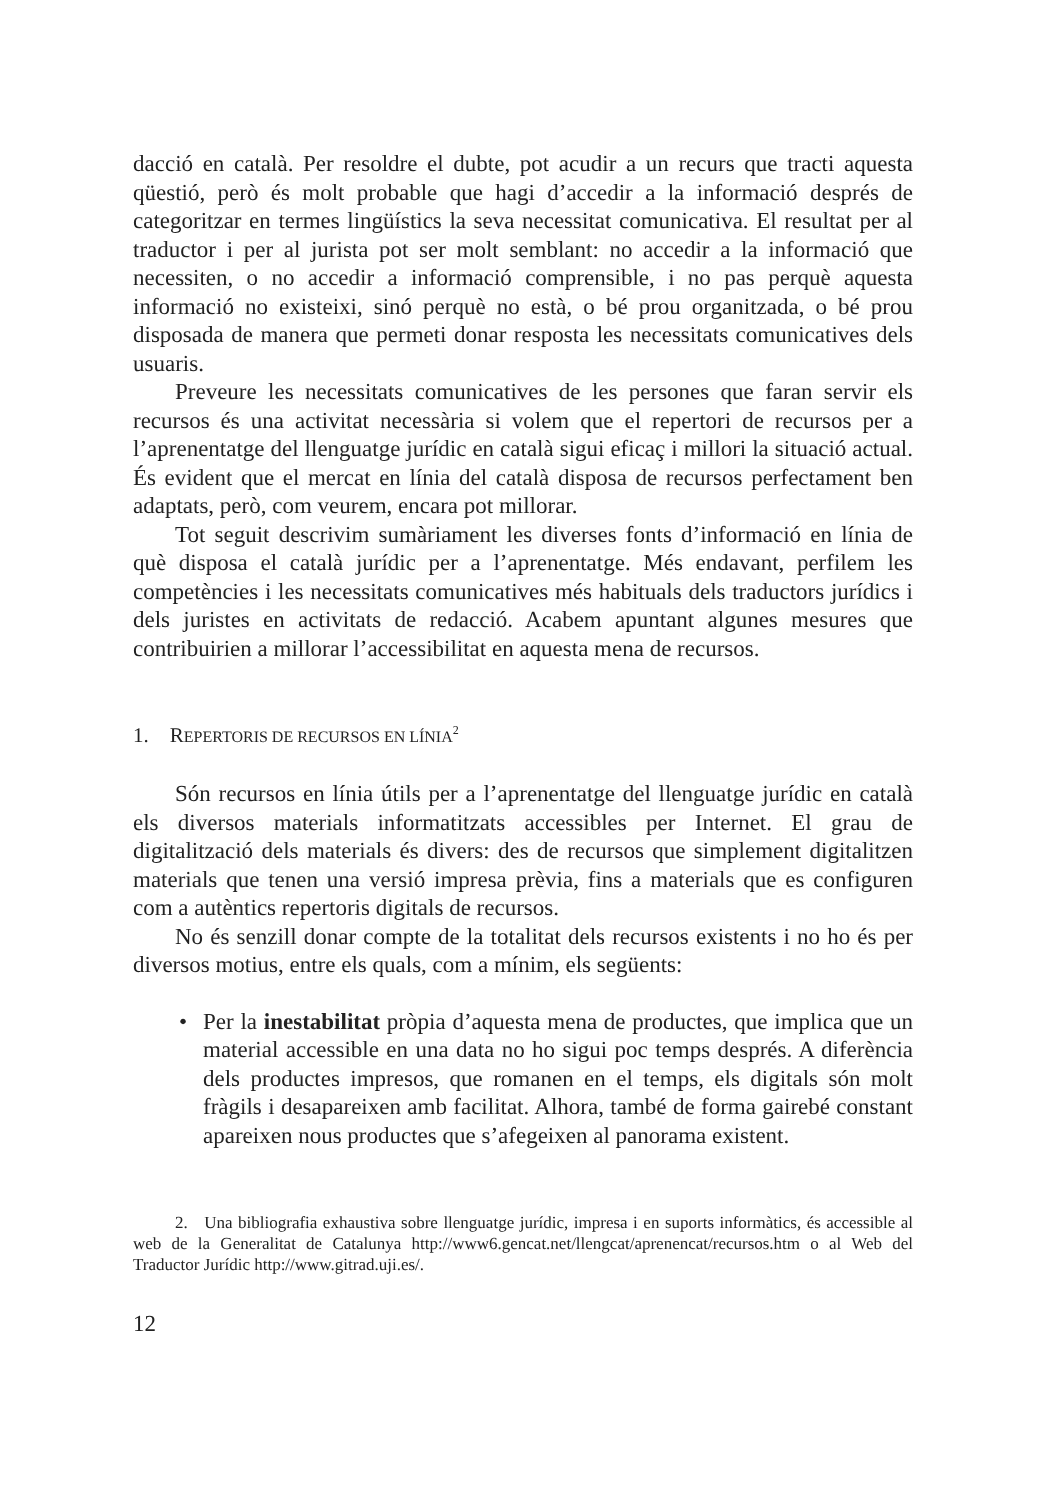dacció en català. Per resoldre el dubte, pot acudir a un recurs que tracti aquesta qüestió, però és molt probable que hagi d’accedir a la informació després de categoritzar en termes lingüístics la seva necessitat comunicativa. El resultat per al traductor i per al jurista pot ser molt semblant: no accedir a la informació que necessiten, o no accedir a informació comprensible, i no pas perquè aquesta informació no existeixi, sinó perquè no està, o bé prou organitzada, o bé prou disposada de manera que permeti donar resposta les necessitats comunicatives dels usuaris.
Preveure les necessitats comunicatives de les persones que faran servir els recursos és una activitat necessària si volem que el repertori de recursos per a l’aprenentatge del llenguatge jurídic en català sigui eficaç i millori la situació actual. És evident que el mercat en línia del català disposa de recursos perfectament ben adaptats, però, com veurem, encara pot millorar.
Tot seguit descrivim sumàriament les diverses fonts d’informació en línia de què disposa el català jurídic per a l’aprenentatge. Més endavant, perfilem les competències i les necessitats comunicatives més habituals dels traductors jurídics i dels juristes en activitats de redacció. Acabem apuntant algunes mesures que contribuirien a millorar l’accessibilitat en aquesta mena de recursos.
1. REPERTORIS DE RECURSOS EN LÍNIA<sup>2</sup>
Són recursos en línia útils per a l’aprenentatge del llenguatge jurídic en català els diversos materials informatitzats accessibles per Internet. El grau de digitalització dels materials és divers: des de recursos que simplement digitalitzen materials que tenen una versió impresa prèvia, fins a materials que es configuren com a autèntics repertoris digitals de recursos.
No és senzill donar compte de la totalitat dels recursos existents i no ho és per diversos motius, entre els quals, com a mínim, els següents:
• Per la inestabilitat pròpia d’aquesta mena de productes, que implica que un material accessible en una data no ho sigui poc temps després. A diferència dels productes impresos, que romanen en el temps, els digitals són molt fràgils i desapareixen amb facilitat. Alhora, també de forma gairebé constant apareixen nous productes que s’afegeixen al panorama existent.
2. Una bibliografia exhaustiva sobre llenguatge jurídic, impresa i en suports informàtics, és accessible al web de la Generalitat de Catalunya http://www6.gencat.net/llengcat/aprenencat/recursos.htm o al Web del Traductor Jurídic http://www.gitrad.uji.es/.
12